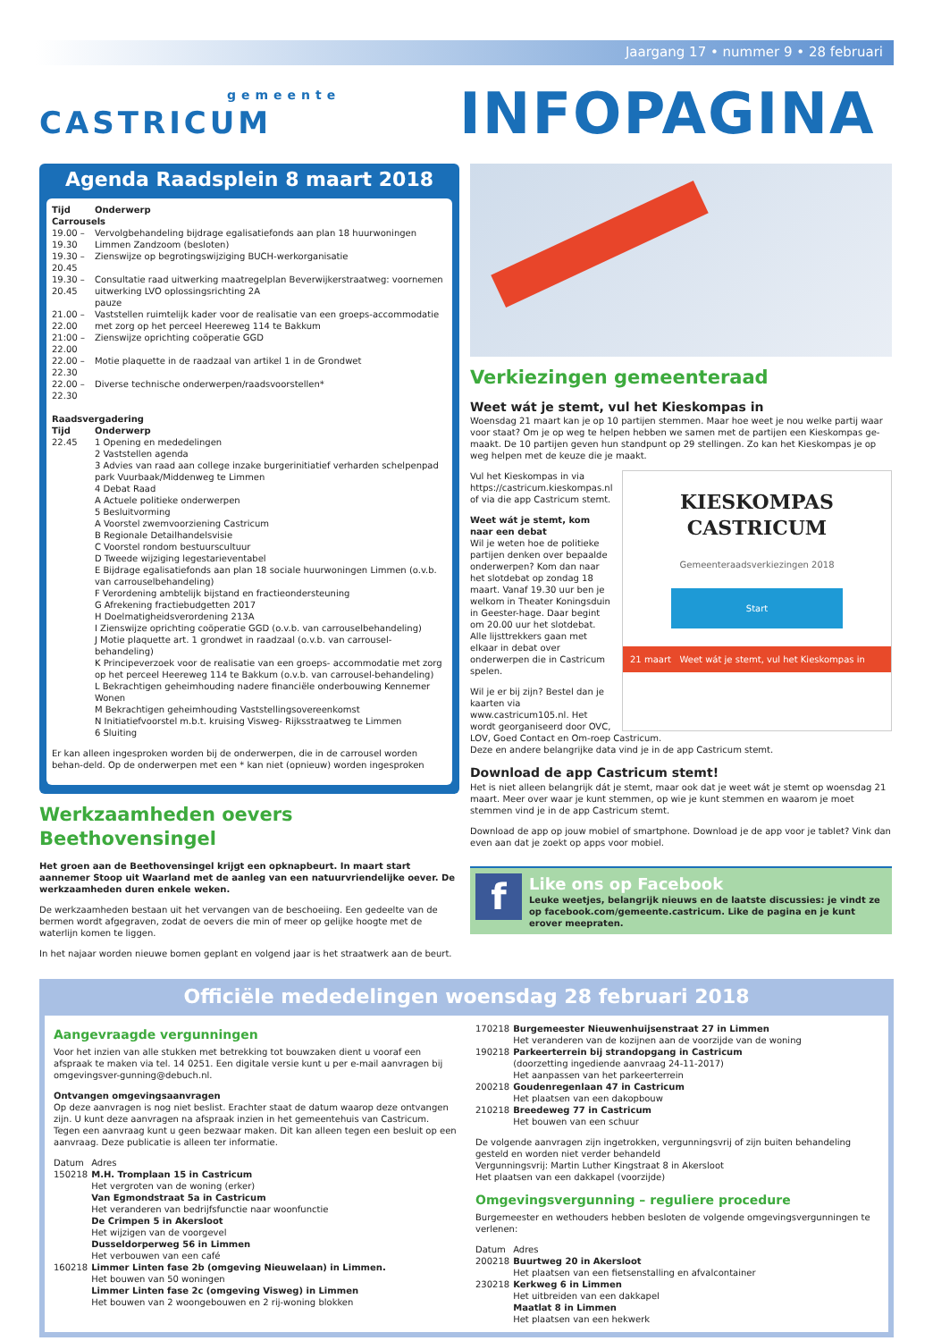Jaargang 17 • nummer 9 • 28 februari
gemeente
CASTRICUM
INFOPAGINA
Agenda Raadsplein 8 maart 2018
| Tijd | Onderwerp |
| --- | --- |
| Carrousels | |
| 19.00 – 19.30 | Vervolgbehandeling bijdrage egalisatiefonds aan plan 18 huurwoningen Limmen Zandzoom (besloten) |
| 19.30 – 20.45 | Zienswijze op begrotingswijziging BUCH-werkorganisatie |
| 19.30 – 20.45 | Consultatie raad uitwerking maatregelplan Beverwijkerstraatweg: voornemen uitwerking LVO oplossingsrichting 2A |
| | pauze |
| 21.00 – 22.00 | Vaststellen ruimtelijk kader voor de realisatie van een groeps-accommodatie met zorg op het perceel Heereweg 114 te Bakkum |
| 21:00 – 22.00 | Zienswijze oprichting coöperatie GGD |
| 22.00 – 22.30 | Motie plaquette in de raadzaal van artikel 1 in de Grondwet |
| 22.00 – 22.30 | Diverse technische onderwerpen/raadsvoorstellen* |
| Raadsvergadering | |
| Tijd | Onderwerp |
| 22.45 | 1 Opening en mededelingen 2 Vaststellen agenda 3 Advies van raad aan college inzake burgerinitiatief verharden schelpenpad park Vuurbaak/Middenweg te Limmen 4 Debat Raad A Actuele politieke onderwerpen 5 Besluitvorming A Voorstel zwemvoorziening Castricum B Regionale Detailhandelsvisie C Voorstel rondom bestuurscultuur D Tweede wijziging legestarieventabel E Bijdrage egalisatiefonds aan plan 18 sociale huurwoningen Limmen (o.v.b. van carrouselbehandeling) F Verordening ambtelijk bijstand en fractieondersteuning G Afrekening fractiebudgetten 2017 H Doelmatigheidsverordening 213A I Zienswijze oprichting coöperatie GGD (o.v.b. van carrouselbehandeling) J Motie plaquette art. 1 grondwet in raadzaal (o.v.b. van carrousel-behandeling) K Principeverzoek voor de realisatie van een groeps- accommodatie met zorg op het perceel Heereweg 114 te Bakkum (o.v.b. van carrousel-behandeling) L Bekrachtigen geheimhouding nadere financiële onderbouwing Kennemer Wonen M Bekrachtigen geheimhouding Vaststellingsovereenkomst N Initiatiefvoorstel m.b.t. kruising Visweg- Rijksstraatweg te Limmen 6 Sluiting |
Er kan alleen ingesproken worden bij de onderwerpen, die in de carrousel worden behan-deld. Op de onderwerpen met een * kan niet (opnieuw) worden ingesproken
Werkzaamheden oevers Beethovensingel
Het groen aan de Beethovensingel krijgt een opknapbeurt. In maart start aannemer Stoop uit Waarland met de aanleg van een natuurvriendelijke oever. De werkzaamheden duren enkele weken.
De werkzaamheden bestaan uit het vervangen van de beschoeiing. Een gedeelte van de bermen wordt afgegraven, zodat de oevers die min of meer op gelijke hoogte met de waterlijn komen te liggen.
In het najaar worden nieuwe bomen geplant en volgend jaar is het straatwerk aan de beurt.
Verkiezingen gemeenteraad
Weet wát je stemt, vul het Kieskompas in
Woensdag 21 maart kan je op 10 partijen stemmen. Maar hoe weet je nou welke partij waar voor staat? Om je op weg te helpen hebben we samen met de partijen een Kieskompas ge-maakt. De 10 partijen geven hun standpunt op 29 stellingen. Zo kan het Kieskompas je op weg helpen met de keuze die je maakt.
KIESKOMPAS
CASTRICUM
Gemeenteraadsverkiezingen 2018
Start
21 maart Weet wát je stemt, vul het Kieskompas in
Vul het Kieskompas in via https://castricum.kieskompas.nl of via die app Castricum stemt.
Weet wát je stemt, kom naar een debat
Wil je weten hoe de politieke partijen denken over bepaalde onderwerpen? Kom dan naar het slotdebat op zondag 18 maart. Vanaf 19.30 uur ben je welkom in Theater Koningsduin in Geester-hage. Daar begint om 20.00 uur het slotdebat. Alle lijsttrekkers gaan met elkaar in debat over onderwerpen die in Castricum spelen.
Wil je er bij zijn? Bestel dan je kaarten via www.castricum105.nl. Het wordt georganiseerd door OVC, LOV, Goed Contact en Om-roep Castricum.
Deze en andere belangrijke data vind je in de app Castricum stemt.
Download de app Castricum stemt!
Het is niet alleen belangrijk dát je stemt, maar ook dat je weet wát je stemt op woensdag 21 maart. Meer over waar je kunt stemmen, op wie je kunt stemmen en waarom je moet stemmen vind je in de app Castricum stemt.
Download de app op jouw mobiel of smartphone. Download je de app voor je tablet? Vink dan even aan dat je zoekt op apps voor mobiel.
f
Like ons op Facebook
Leuke weetjes, belangrijk nieuws en de laatste discussies: je vindt ze op facebook.com/gemeente.castricum. Like de pagina en je kunt erover meepraten.
Officiële mededelingen woensdag 28 februari 2018
Aangevraagde vergunningen
Voor het inzien van alle stukken met betrekking tot bouwzaken dient u vooraf een afspraak te maken via tel. 14 0251. Een digitale versie kunt u per e-mail aanvragen bij omgevingsver-gunning@debuch.nl.
Ontvangen omgevingsaanvragen
Op deze aanvragen is nog niet beslist. Erachter staat de datum waarop deze ontvangen zijn. U kunt deze aanvragen na afspraak inzien in het gemeentehuis van Castricum. Tegen een aanvraag kunt u geen bezwaar maken. Dit kan alleen tegen een besluit op een aanvraag. Deze publicatie is alleen ter informatie.
| Datum | Adres |
| 150218 | M.H. Tromplaan 15 in Castricum Het vergroten van de woning (erker) Van Egmondstraat 5a in Castricum Het veranderen van bedrijfsfunctie naar woonfunctie De Crimpen 5 in Akersloot Het wijzigen van de voorgevel Dusseldorperweg 56 in Limmen Het verbouwen van een café |
| 160218 | Limmer Linten fase 2b (omgeving Nieuwelaan) in Limmen. Het bouwen van 50 woningen Limmer Linten fase 2c (omgeving Visweg) in Limmen Het bouwen van 2 woongebouwen en 2 rij-woning blokken |
| 170218 | Burgemeester Nieuwenhuijsenstraat 27 in Limmen Het veranderen van de kozijnen aan de voorzijde van de woning |
| 190218 | Parkeerterrein bij strandopgang in Castricum (doorzetting ingediende aanvraag 24-11-2017) Het aanpassen van het parkeerterrein |
| 200218 | Goudenregenlaan 47 in Castricum Het plaatsen van een dakopbouw |
| 210218 | Breedeweg 77 in Castricum Het bouwen van een schuur |
De volgende aanvragen zijn ingetrokken, vergunningsvrij of zijn buiten behandeling gesteld en worden niet verder behandeld
Vergunningsvrij: Martin Luther Kingstraat 8 in Akersloot
Het plaatsen van een dakkapel (voorzijde)
Omgevingsvergunning – reguliere procedure
Burgemeester en wethouders hebben besloten de volgende omgevingsvergunningen te verlenen:
| Datum | Adres |
| 200218 | Buurtweg 20 in Akersloot Het plaatsen van een fietsenstalling en afvalcontainer |
| 230218 | Kerkweg 6 in Limmen Het uitbreiden van een dakkapel Maatlat 8 in Limmen Het plaatsen van een hekwerk |